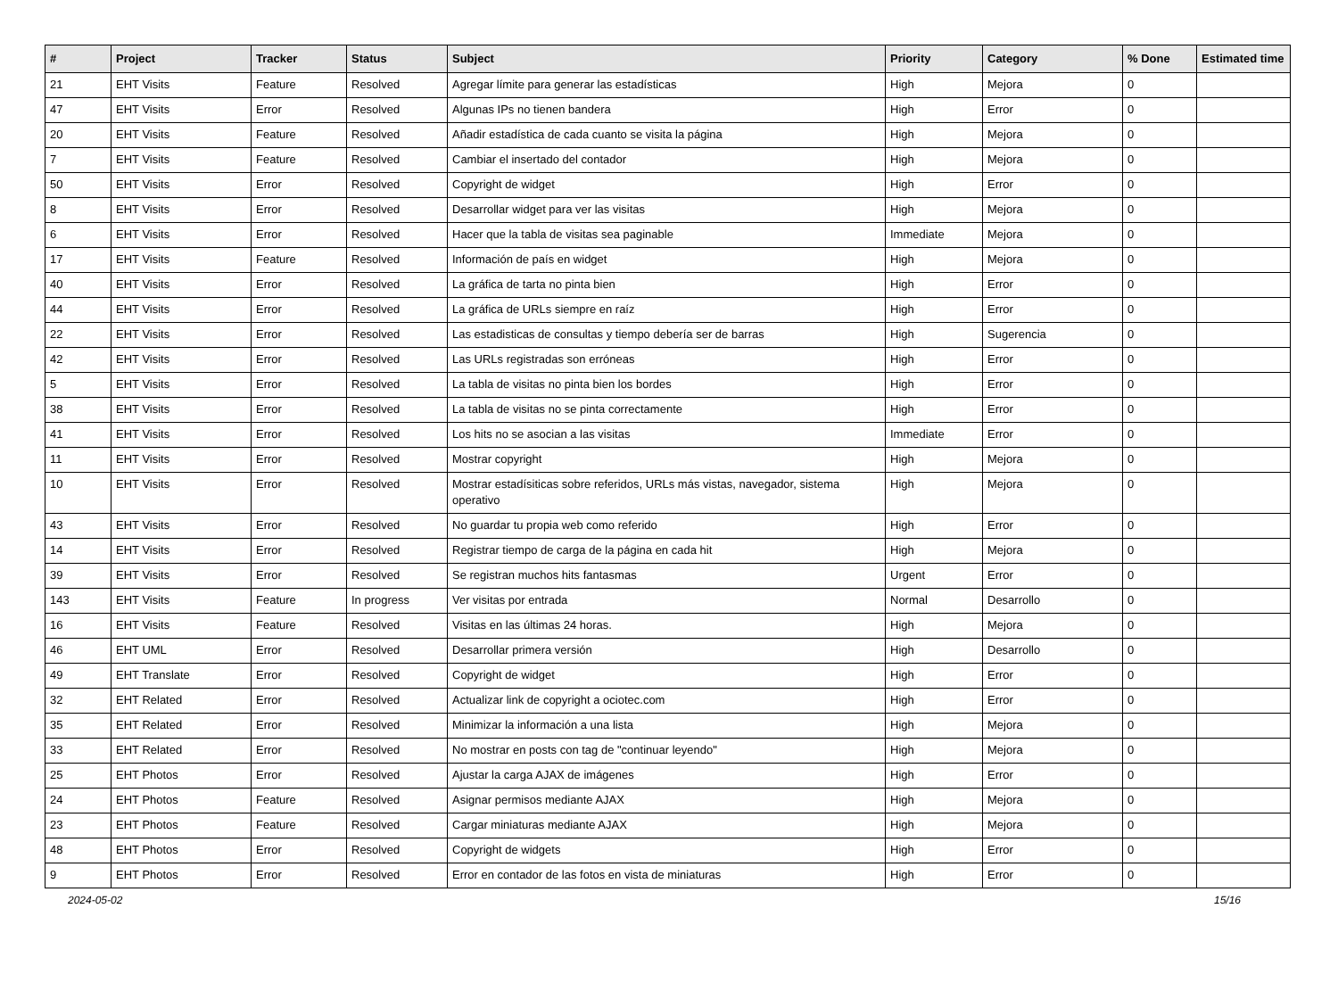| # | Project | Tracker | Status | Subject | Priority | Category | % Done | Estimated time |
| --- | --- | --- | --- | --- | --- | --- | --- | --- |
| 21 | EHT Visits | Feature | Resolved | Agregar límite para generar las estadísticas | High | Mejora | 0 | |
| 47 | EHT Visits | Error | Resolved | Algunas IPs no tienen bandera | High | Error | 0 | |
| 20 | EHT Visits | Feature | Resolved | Añadir estadística de cada cuanto se visita la página | High | Mejora | 0 | |
| 7 | EHT Visits | Feature | Resolved | Cambiar el insertado del contador | High | Mejora | 0 | |
| 50 | EHT Visits | Error | Resolved | Copyright de widget | High | Error | 0 | |
| 8 | EHT Visits | Error | Resolved | Desarrollar widget para ver las visitas | High | Mejora | 0 | |
| 6 | EHT Visits | Error | Resolved | Hacer que la tabla de visitas sea paginable | Immediate | Mejora | 0 | |
| 17 | EHT Visits | Feature | Resolved | Información de país en widget | High | Mejora | 0 | |
| 40 | EHT Visits | Error | Resolved | La gráfica de tarta no pinta bien | High | Error | 0 | |
| 44 | EHT Visits | Error | Resolved | La gráfica de URLs siempre en raíz | High | Error | 0 | |
| 22 | EHT Visits | Error | Resolved | Las estadisticas de consultas y tiempo debería ser de barras | High | Sugerencia | 0 | |
| 42 | EHT Visits | Error | Resolved | Las URLs registradas son erróneas | High | Error | 0 | |
| 5 | EHT Visits | Error | Resolved | La tabla de visitas no pinta bien los bordes | High | Error | 0 | |
| 38 | EHT Visits | Error | Resolved | La tabla de visitas no se pinta correctamente | High | Error | 0 | |
| 41 | EHT Visits | Error | Resolved | Los hits no se asocian a las visitas | Immediate | Error | 0 | |
| 11 | EHT Visits | Error | Resolved | Mostrar copyright | High | Mejora | 0 | |
| 10 | EHT Visits | Error | Resolved | Mostrar estadísiticas sobre referidos, URLs más vistas, navegador, sistema operativo | High | Mejora | 0 | |
| 43 | EHT Visits | Error | Resolved | No guardar tu propia web como referido | High | Error | 0 | |
| 14 | EHT Visits | Error | Resolved | Registrar tiempo de carga de la página en cada hit | High | Mejora | 0 | |
| 39 | EHT Visits | Error | Resolved | Se registran muchos hits fantasmas | Urgent | Error | 0 | |
| 143 | EHT Visits | Feature | In progress | Ver visitas por entrada | Normal | Desarrollo | 0 | |
| 16 | EHT Visits | Feature | Resolved | Visitas en las últimas 24 horas. | High | Mejora | 0 | |
| 46 | EHT UML | Error | Resolved | Desarrollar primera versión | High | Desarrollo | 0 | |
| 49 | EHT Translate | Error | Resolved | Copyright de widget | High | Error | 0 | |
| 32 | EHT Related | Error | Resolved | Actualizar link de copyright a ociotec.com | High | Error | 0 | |
| 35 | EHT Related | Error | Resolved | Minimizar la información a una lista | High | Mejora | 0 | |
| 33 | EHT Related | Error | Resolved | No mostrar en posts con tag de "continuar leyendo" | High | Mejora | 0 | |
| 25 | EHT Photos | Error | Resolved | Ajustar la carga AJAX de imágenes | High | Error | 0 | |
| 24 | EHT Photos | Feature | Resolved | Asignar permisos mediante AJAX | High | Mejora | 0 | |
| 23 | EHT Photos | Feature | Resolved | Cargar miniaturas mediante AJAX | High | Mejora | 0 | |
| 48 | EHT Photos | Error | Resolved | Copyright de widgets | High | Error | 0 | |
| 9 | EHT Photos | Error | Resolved | Error en contador de las fotos en vista de miniaturas | High | Error | 0 | |
2024-05-02 15/16